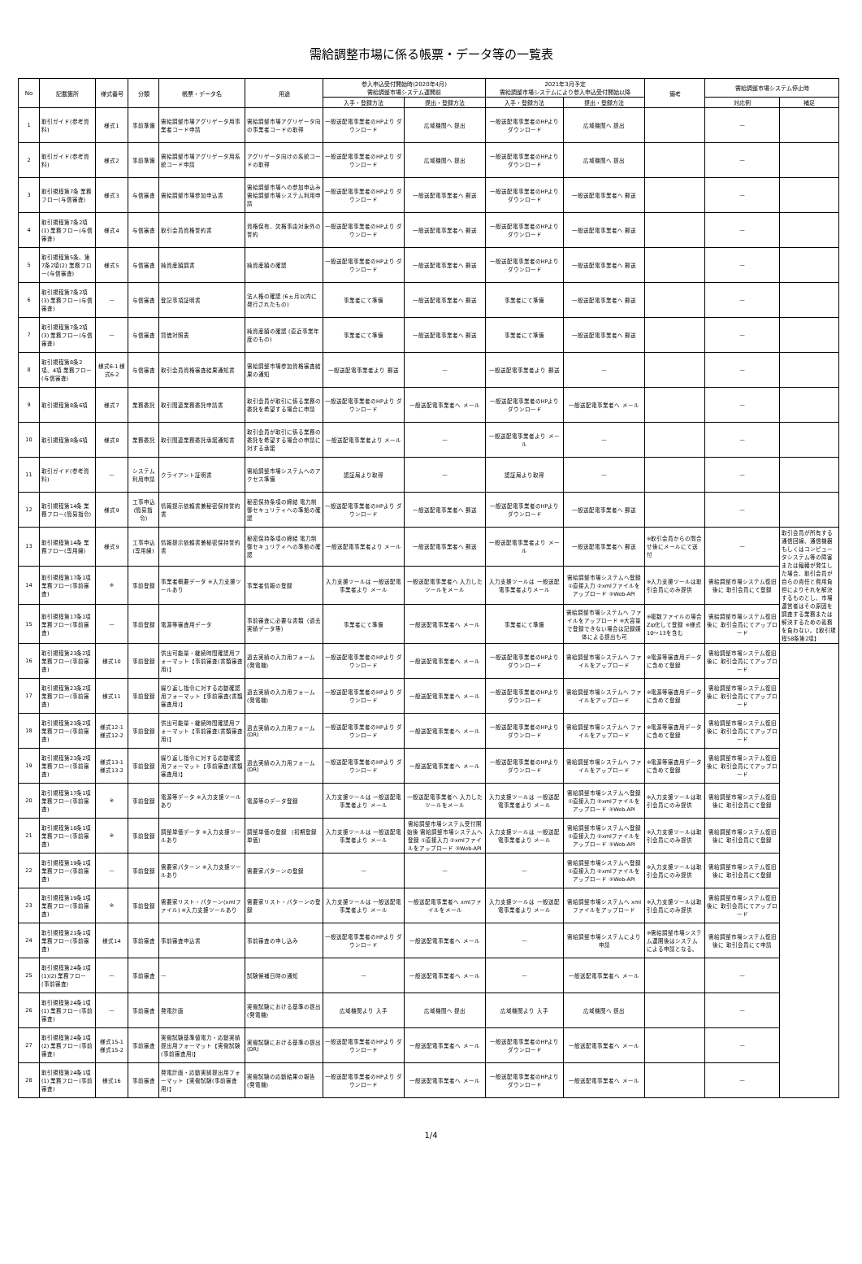需給調整市場に係る帳票・データ等の一覧表
| No | 記載箇所 | 様式番号 | 分類 | 帳票・データ名 | 用途 | 参入申込受付開始時(2020年4月) 需給調整市場システム運開前 | | 2021年3月予定 需給調整市場システムにより参入申込受付開始以降 | | 備考 | 需給調整市場システム停止時 | |
| --- | --- | --- | --- | --- | --- | --- | --- | --- | --- | --- | --- | --- |
| | | | | | | 入手・登録方法 | 提出・登録方法 | 入手・登録方法 | 提出・登録方法 | | 対応例 | 補足 |
| 1 | 取引ガイド(参考資料) | 様式1 | 事前準備 | 需給調整市場アグリゲータ用事業者コード申請 | 需給調整市場アグリゲータ向の事業者コードの取得 | 一般送配電事業者のHPより ダウンロード | 広域機関へ 提出 | 一般送配電事業者のHPより ダウンロード | 広域機関へ 提出 | | — | |
| 2 | 取引ガイド(参考資料) | 様式2 | 事前準備 | 需給調整市場アグリゲータ用系統コード申請 | アグリゲータ向けの系統コードの取得 | 一般送配電事業者のHPより ダウンロード | 広域機関へ 提出 | 一般送配電事業者のHPより ダウンロード | 広域機関へ 提出 | | — | |
| 3 | 取引規程第7条 業務フロー(与信審査) | 様式3 | 与信審査 | 需給調整市場参加申込書 | 需給調整市場への参加申込み 需給調整市場システム利用申請 | 一般送配電事業者のHPより ダウンロード | 一般送配電事業者へ 郵送 | 一般送配電事業者のHPより ダウンロード | 一般送配電事業者へ 郵送 | | — | |
| 4 | 取引規程第7条2項(1) 業務フロー(与信審査) | 様式4 | 与信審査 | 取引会員資格誓約書 | 資格保有、欠格事由対象外の誓約 | 一般送配電事業者のHPより ダウンロード | 一般送配電事業者へ 郵送 | 一般送配電事業者のHPより ダウンロード | 一般送配電事業者へ 郵送 | | — | |
| 5 | 取引規程第5条、第7条2項(2) 業務フロー(与信審査) | 様式5 | 与信審査 | 純資産額調書 | 純資産額の確認 | 一般送配電事業者のHPより ダウンロード | 一般送配電事業者へ 郵送 | 一般送配電事業者のHPより ダウンロード | 一般送配電事業者へ 郵送 | | — | |
| 6 | 取引規程第7条2項(3) 業務フロー(与信審査) | — | 与信審査 | 登記事項証明書 | 法人格の確認 (6ヵ月以内に発行されたもの) | 事業者にて準備 | 一般送配電事業者へ 郵送 | 事業者にて準備 | 一般送配電事業者へ 郵送 | | — | |
| 7 | 取引規程第7条2項(3) 業務フロー(与信審査) | — | 与信審査 | 貸借対照表 | 純資産額の確認 (直近事業年度のもの) | 事業者にて準備 | 一般送配電事業者へ 郵送 | 事業者にて準備 | 一般送配電事業者へ 郵送 | | — | |
| 8 | 取引規程第8条2項、4項 業務フロー(与信審査) | 様式6-1 様式6-2 | 与信審査 | 取引会員資格審査結果通知書 | 需給調整市場参加資格審査結果の通知 | 一般送配電事業者より 郵送 | — | 一般送配電事業者より 郵送 | — | | — | |
| 9 | 取引規程第8条6項 | 様式7 | 業務委託 | 取引関連業務委託申請書 | 取引会員が取引に係る業務の委託を希望する場合に申請 | 一般送配電事業者のHPより ダウンロード | 一般送配電事業者へ メール | 一般送配電事業者のHPより ダウンロード | 一般送配電事業者へ メール | | — | |
| 10 | 取引規程第8条6項 | 様式8 | 業務委託 | 取引関連業務委託承諾通知書 | 取引会員が取引に係る業務の委託を希望する場合の申請に対する承諾 | 一般送配電事業者より メール | — | 一般送配電事業者より メール | — | | — | |
| 11 | 取引ガイド(参考資料) | — | システム 利用申請 | クライアント証明書 | 需給調整市場システムへのアクセス準備 | 認証局より取得 | — | 認証局より取得 | — | | — | |
| 12 | 取引規程第14条 業務フロー(簡易指令) | 様式9 | 工事申込 (簡易指令) | 情報提示依頼書兼秘密保持誓約書 | 秘密保持条項の締結 電力制御セキュリティへの準拠の確認 | 一般送配電事業者のHPより ダウンロード | 一般送配電事業者へ 郵送 | 一般送配電事業者のHPより ダウンロード | 一般送配電事業者へ 郵送 | | — | |
| 13 | 取引規程第14条 業務フロー(専用線) | 様式9 | 工事申込 (専用線) | 情報提示依頼書兼秘密保持誓約書 | 秘密保持条項の締結 電力制御セキュリティへの準拠の確認 | 一般送配電事業者より メール | 一般送配電事業者へ 郵送 | 一般送配電事業者より メール | 一般送配電事業者へ 郵送 | ※取引会員からの問合せ後にメールにて送付 | — | 取引会員が所有する通信回線、通信機器もしくはコンピュータシステム等の障害または輻輳が発生した場合、取引会員が自らの責任と費用負担によりそれを解決するものとし、市場運営者はその原因を調査する業務または解決するための義務を負わない。【取引規程58条第2項】 |
| 14 | 取引規程第17条1項 業務フロー(事前審査) | ※ | 事前登録 | 事業者概要データ ※入力支援ツールあり | 事業者情報の登録 | 入力支援ツールは 一般送配電事業者より メール | 一般送配電事業者へ 入力したツールをメール | 入力支援ツールは 一般送配電事業者よりメール | 需給調整市場システムへ登録 ①直接入力 ②xmlファイルをアップロード ③Web-API | ※入力支援ツールは取引会員にのみ提供 | 需給調整市場システム復旧後に 取引会員にて登録 | |
| 15 | 取引規程第17条1項 業務フロー(事前審査) | — | 事前登録 | 電源等審査用データ | 事前審査に必要な書類（過去実績データ等） | 事業者にて準備 | 一般送配電事業者へ メール | 事業者にて準備 | 需給調整市場システムへ ファイルをアップロード ※大容量で登録できない場合は記録媒体による提出も可 | ※複数ファイルの場合Zip化して登録 ※様式10～13を含む | 需給調整市場システム復旧後に 取引会員にてアップロード | |
| 16 | 取引規程第23条2項 業務フロー(事前審査) | 様式10 | 事前登録 | 供出可能量・継続時間確認用フォーマット【事前審査(書類審査用)】 | 過去実績の入力用フォーム(発電機) | 一般送配電事業者のHPより ダウンロード | 一般送配電事業者へ メール | 一般送配電事業者のHPより ダウンロード | 需給調整市場システムへ ファイルをアップロード | ※電源等審査用データに含めて登録 | 需給調整市場システム復旧後に 取引会員にてアップロード | |
| 17 | 取引規程第23条2項 業務フロー(事前審査) | 様式11 | 事前登録 | 繰り返し指令に対する応動確認用フォーマット【事前審査(書類審査用)】 | 過去実績の入力用フォーム(発電機) | 一般送配電事業者のHPより ダウンロード | 一般送配電事業者へ メール | 一般送配電事業者のHPより ダウンロード | 需給調整市場システムへ ファイルをアップロード | ※電源等審査用データに含めて登録 | 需給調整市場システム復旧後に 取引会員にてアップロード | |
| 18 | 取引規程第23条2項 業務フロー(事前審査) | 様式12-1 様式12-2 | 事前登録 | 供出可能量・継続時間確認用フォーマット【事前審査(書類審査用)】 | 過去実績の入力用フォーム(DR) | 一般送配電事業者のHPより ダウンロード | 一般送配電事業者へ メール | 一般送配電事業者のHPより ダウンロード | 需給調整市場システムへ ファイルをアップロード | ※電源等審査用データに含めて登録 | 需給調整市場システム復旧後に 取引会員にてアップロード | |
| 19 | 取引規程第23条2項 業務フロー(事前審査) | 様式13-1 様式13-2 | 事前登録 | 繰り返し指令に対する応動確認用フォーマット【事前審査(書類審査用)】 | 過去実績の入力用フォーム(DR) | 一般送配電事業者のHPより ダウンロード | 一般送配電事業者へ メール | 一般送配電事業者のHPより ダウンロード | 需給調整市場システムへ ファイルをアップロード | ※電源等審査用データに含めて登録 | 需給調整市場システム復旧後に 取引会員にてアップロード | |
| 20 | 取引規程第17条1項 業務フロー(事前審査) | ※ | 事前登録 | 電源等データ ※入力支援ツールあり | 電源等のデータ登録 | 入力支援ツールは 一般送配電事業者より メール | 一般送配電事業者へ 入力したツールをメール | 入力支援ツールは 一般送配電事業者より メール | 需給調整市場システムへ登録 ①直接入力 ②xmlファイルをアップロード ③Web-API | ※入力支援ツールは取引会員にのみ提供 | 需給調整市場システム復旧後に 取引会員にて登録 | |
| 21 | 取引規程第18条1項 業務フロー(事前審査) | ※ | 事前登録 | 調整単価データ ※入力支援ツールあり | 調整単価の登録 （初期登録単価） | 入力支援ツールは 一般送配電事業者より メール | 需給調整市場システム受付開始後 需給調整市場システムへ登録 ①直接入力 ②xmlファイルをアップロード ③Web-API | 入力支援ツールは 一般送配電事業者より メール | 需給調整市場システムへ登録 ①直接入力 ②xmlファイルをアップロード ③Web-API | ※入力支援ツールは取引会員にのみ提供 | 需給調整市場システム復旧後に 取引会員にて登録 | |
| 22 | 取引規程第19条1項 業務フロー(事前審査) | — | 事前登録 | 需要家パターン ※入力支援ツールあり | 需要家パターンの登録 | — | — | — | 需給調整市場システムへ登録 ①直接入力 ②xmlファイルをアップロード ③Web-API | ※入力支援ツールは取引会員にのみ提供 | 需給調整市場システム復旧後に 取引会員にて登録 | |
| 23 | 取引規程第19条1項 業務フロー(事前審査) | ※ | 事前登録 | 需要家リスト・パターン(xmlファイル) ※入力支援ツールあり | 需要家リスト・パターンの登録 | 入力支援ツールは 一般送配電事業者より メール | 一般送配電事業者へ xmlファイルをメール | 入力支援ツールは 一般送配電事業者より メール | 需給調整市場システムへ xmlファイルをアップロード | ※入力支援ツールは取引会員にのみ提供 | 需給調整市場システム復旧後に 取引会員にてアップロード | |
| 24 | 取引規程第21条1項 業務フロー(事前審査) | 様式14 | 事前審査 | 事前審査申込書 | 事前審査の申し込み | 一般送配電事業者のHPより ダウンロード | 一般送配電事業者へ メール | — | 需給調整市場システムにより 申請 | ※需給調整市場システム運開後はシステムによる申請となる。 | 需給調整市場システム復旧後に 取引会員にて申請 | |
| 25 | 取引規程第24条1項(1)(2) 業務フロー(事前審査) | — | 事前審査 | — | 試験候補日時の通知 | — | 一般送配電事業者へ メール | — | 一般送配電事業者へ メール | | — | |
| 26 | 取引規程第24条1項(1) 業務フロー(事前審査) | — | 事前審査 | 発電計画 | 実働試験における基準の提出 (発電機) | 広域機関より 入手 | 広域機関へ 提出 | 広域機関より 入手 | 広域機関へ 提出 | | — | |
| 27 | 取引規程第24条1項(2) 業務フロー(事前審査) | 様式15-1 様式15-2 | 事前審査 | 実働試験基準値電力・応動実績提出用フォーマット【実働試験(事前審査用)】 | 実働試験における基準の提出 (DR) | 一般送配電事業者のHPより ダウンロード | 一般送配電事業者へ メール | 一般送配電事業者のHPより ダウンロード | 一般送配電事業者へ メール | | — | |
| 28 | 取引規程第24条1項(1) 業務フロー(事前審査) | 様式16 | 事前審査 | 発電計画・応動実績提出用フォーマット【実働試験(事前審査用)】 | 実働試験の応動結果の報告 (発電機) | 一般送配電事業者のHPより ダウンロード | 一般送配電事業者へ メール | 一般送配電事業者のHPより ダウンロード | 一般送配電事業者へ メール | | — | |
1/4